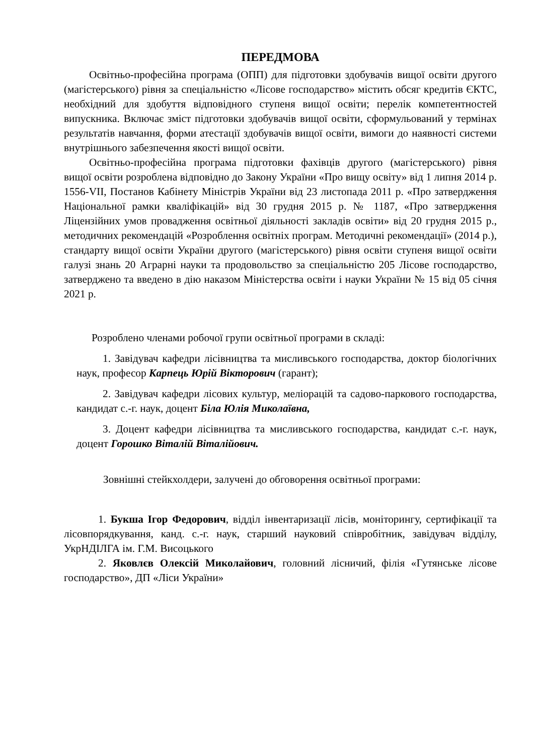ПЕРЕДМОВА
Освітньо-професійна програма (ОПП) для підготовки здобувачів вищої освіти другого (магістерського) рівня за спеціальністю «Лісове господарство» містить обсяг кредитів ЄКТС, необхідний для здобуття відповідного ступеня вищої освіти; перелік компетентностей випускника. Включає зміст підготовки здобувачів вищої освіти, сформульований у термінах результатів навчання, форми атестації здобувачів вищої освіти, вимоги до наявності системи внутрішнього забезпечення якості вищої освіти.
Освітньо-професійна програма підготовки фахівців другого (магістерського) рівня вищої освіти розроблена відповідно до Закону України «Про вищу освіту» від 1 липня 2014 р. 1556-VII, Постанов Кабінету Міністрів України від 23 листопада 2011 р. «Про затвердження Національної рамки кваліфікацій» від 30 грудня 2015 р. № 1187, «Про затвердження Ліцензійних умов провадження освітньої діяльності закладів освіти» від 20 грудня 2015 р., методичних рекомендацій «Розроблення освітніх програм. Методичні рекомендації» (2014 р.), стандарту вищої освіти України другого (магістерського) рівня освіти ступеня вищої освіти галузі знань 20 Аграрні науки та продовольство за спеціальністю 205 Лісове господарство, затверджено та введено в дію наказом Міністерства освіти і науки України № 15 від 05 січня 2021 р.
Розроблено членами робочої групи освітньої програми в складі:
1. Завідувач кафедри лісівництва та мисливського господарства, доктор біологічних наук, професор Карпець Юрій Вікторович (гарант);
2. Завідувач кафедри лісових культур, меліорацій та садово-паркового господарства, кандидат с.-г. наук, доцент Біла Юлія Миколаївна,
3. Доцент кафедри лісівництва та мисливського господарства, кандидат с.-г. наук, доцент Горошко Віталій Віталійович.
Зовнішні стейкхолдери, залучені до обговорення освітньої програми:
1. Букша Ігор Федорович, відділ інвентаризації лісів, моніторингу, сертифікації та лісовпорядкування, канд. с.-г. наук, старший науковий співробітник, завідувач відділу, УкрНДІЛГА ім. Г.М. Висоцького
2. Яковлєв Олексій Миколайович, головний лісничий, філія «Гутянське лісове господарство», ДП «Ліси України»